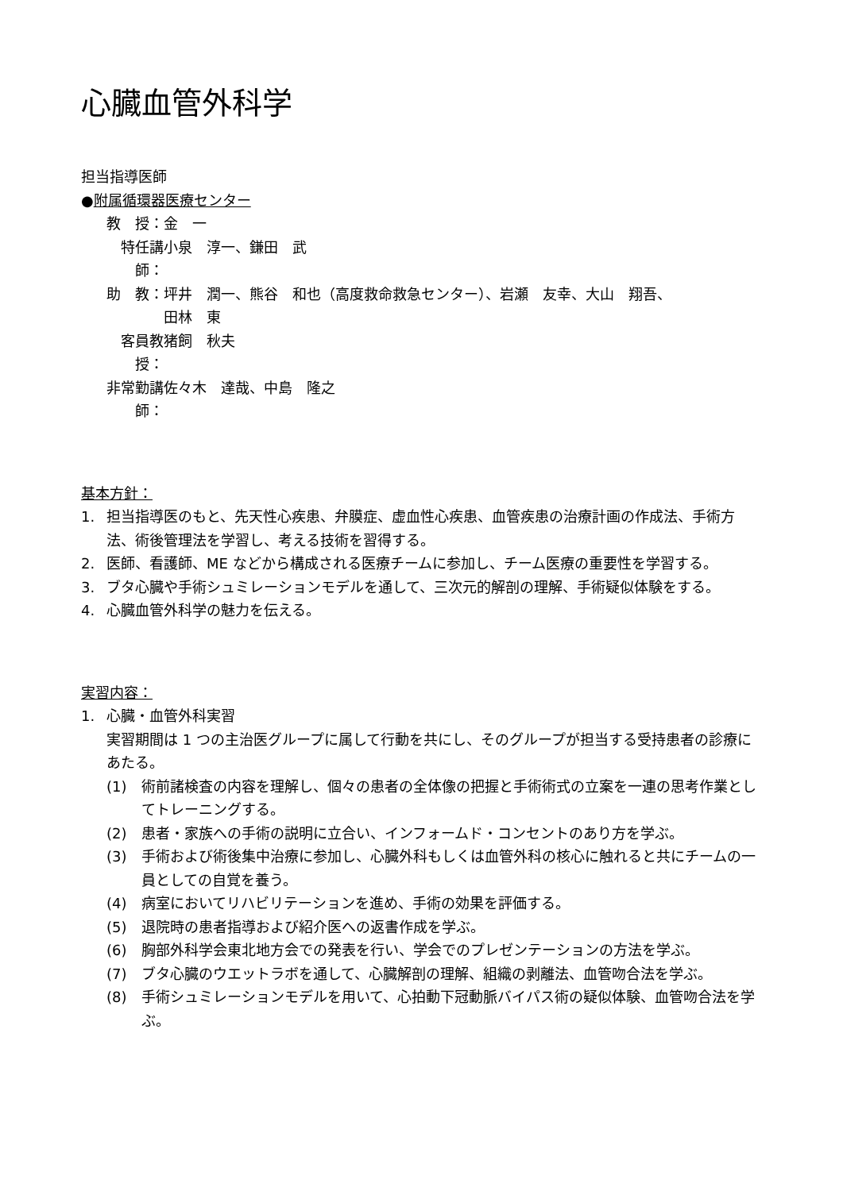心臓血管外科学
担当指導医師
●附属循環器医療センター
教　授： 金　一
特任講師： 小泉　淳一、鎌田　武
助　教： 坪井　潤一、熊谷　和也（高度救命救急センター）、岩瀬　友幸、大山　翔吾、
田林　東
客員教授： 猪飼　秋夫
非常勤講師： 佐々木　達哉、中島　隆之
基本方針：
1. 担当指導医のもと、先天性心疾患、弁膜症、虚血性心疾患、血管疾患の治療計画の作成法、手術方法、術後管理法を学習し、考える技術を習得する。
2. 医師、看護師、ME などから構成される医療チームに参加し、チーム医療の重要性を学習する。
3. ブタ心臓や手術シュミレーションモデルを通して、三次元的解剖の理解、手術疑似体験をする。
4. 心臓血管外科学の魅力を伝える。
実習内容：
1. 心臓・血管外科実習
実習期間は 1 つの主治医グループに属して行動を共にし、そのグループが担当する受持患者の診療にあたる。
(1) 術前諸検査の内容を理解し、個々の患者の全体像の把握と手術術式の立案を一連の思考作業としてトレーニングする。
(2) 患者・家族への手術の説明に立合い、インフォームド・コンセントのあり方を学ぶ。
(3) 手術および術後集中治療に参加し、心臓外科もしくは血管外科の核心に触れると共にチームの一員としての自覚を養う。
(4) 病室においてリハビリテーションを進め、手術の効果を評価する。
(5) 退院時の患者指導および紹介医への返書作成を学ぶ。
(6) 胸部外科学会東北地方会での発表を行い、学会でのプレゼンテーションの方法を学ぶ。
(7) ブタ心臓のウエットラボを通して、心臓解剖の理解、組織の剥離法、血管吻合法を学ぶ。
(8) 手術シュミレーションモデルを用いて、心拍動下冠動脈バイパス術の疑似体験、血管吻合法を学ぶ。